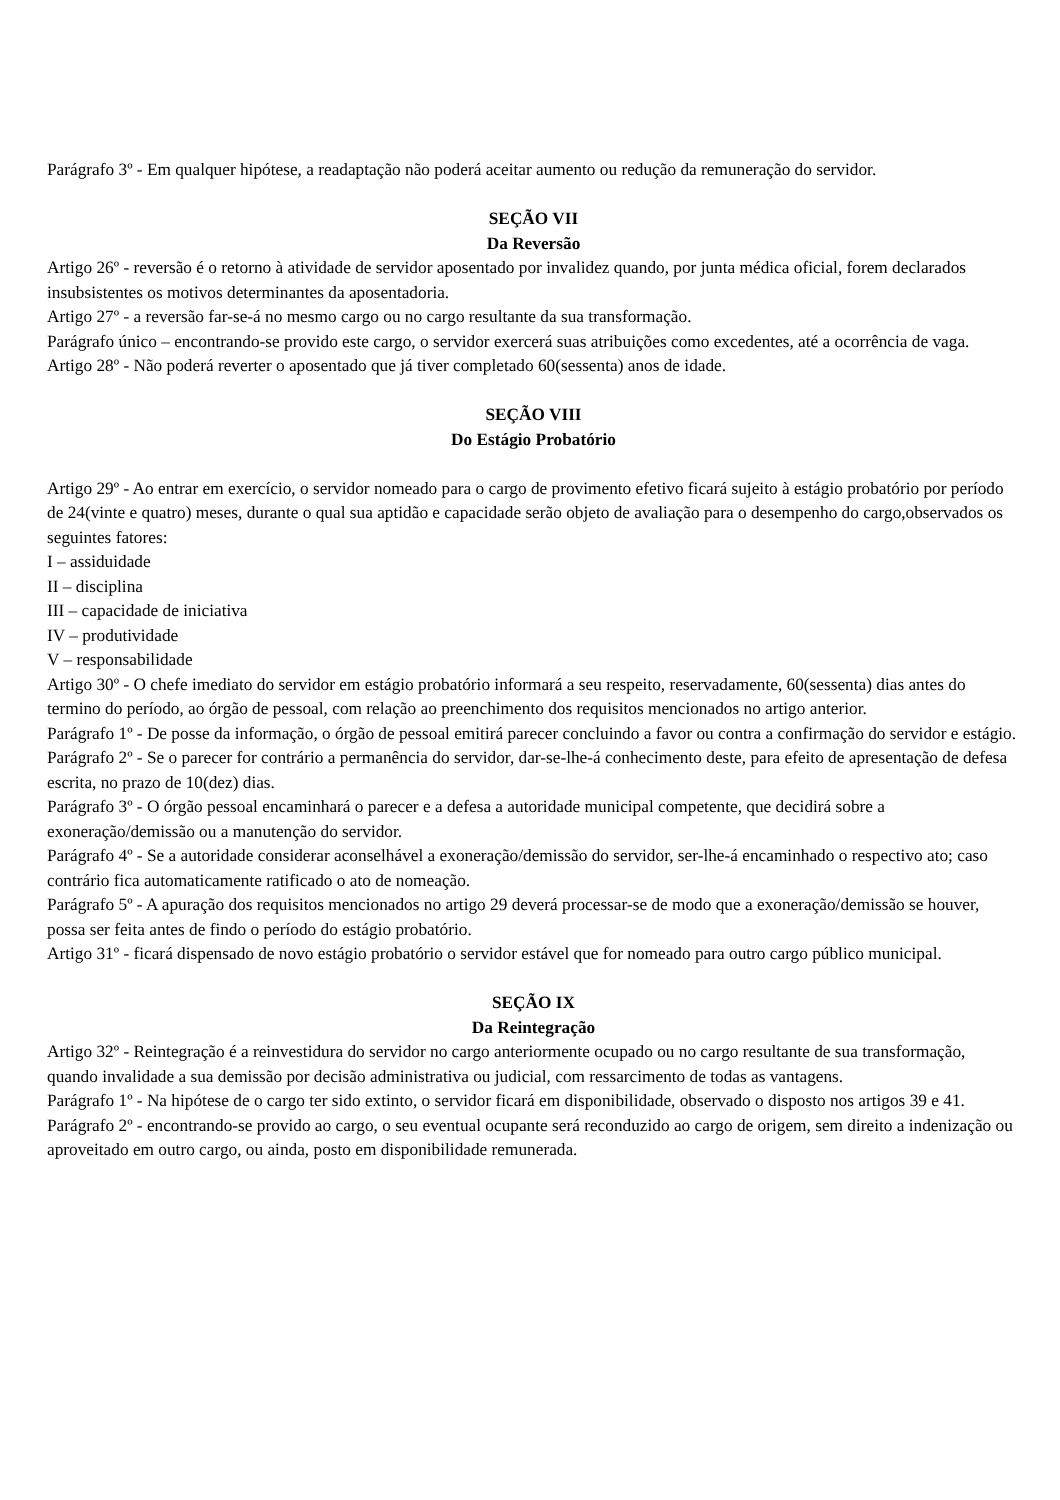Parágrafo 3º - Em qualquer hipótese, a readaptação não poderá aceitar aumento ou redução da remuneração do servidor.
SEÇÃO VII
Da Reversão
Artigo 26º - reversão é o retorno à atividade de servidor aposentado por invalidez quando, por junta médica oficial, forem declarados insubsistentes os motivos determinantes da aposentadoria.
Artigo 27º - a reversão far-se-á no mesmo cargo ou no cargo resultante da sua transformação.
Parágrafo único – encontrando-se provido este cargo, o servidor exercerá suas atribuições como excedentes, até a ocorrência de vaga.
Artigo 28º - Não poderá reverter o aposentado que já tiver completado 60(sessenta) anos de idade.
SEÇÃO VIII
Do Estágio Probatório
Artigo 29º - Ao entrar em exercício, o servidor nomeado para o cargo de provimento efetivo ficará sujeito à estágio probatório por período de 24(vinte e quatro) meses, durante o qual sua aptidão e capacidade serão objeto de avaliação para o desempenho do cargo,observados os seguintes fatores:
I – assiduidade
II – disciplina
III – capacidade de iniciativa
IV – produtividade
V – responsabilidade
Artigo 30º - O chefe imediato do servidor em estágio probatório informará a seu respeito, reservadamente, 60(sessenta) dias antes do termino do período, ao órgão de pessoal, com relação ao preenchimento dos requisitos mencionados no artigo anterior.
Parágrafo 1º - De posse da informação, o órgão de pessoal emitirá parecer concluindo a favor ou contra a confirmação do servidor e estágio.
Parágrafo 2º - Se o parecer for contrário a permanência do servidor, dar-se-lhe-á conhecimento deste, para efeito de apresentação de defesa escrita, no prazo de 10(dez) dias.
Parágrafo 3º - O órgão pessoal encaminhará o parecer e a defesa a autoridade municipal competente, que decidirá sobre a exoneração/demissão ou a manutenção do servidor.
Parágrafo 4º - Se a autoridade considerar aconselhável a exoneração/demissão do servidor, ser-lhe-á encaminhado o respectivo ato; caso contrário fica automaticamente ratificado o ato de nomeação.
Parágrafo 5º - A apuração dos requisitos mencionados no artigo 29 deverá processar-se de modo que a exoneração/demissão se houver, possa ser feita antes de findo o período do estágio probatório.
Artigo 31º - ficará dispensado de novo estágio probatório o servidor estável que for nomeado para outro cargo público municipal.
SEÇÃO IX
Da Reintegração
Artigo 32º - Reintegração é a reinvestidura do servidor no cargo anteriormente ocupado ou no cargo resultante de sua transformação, quando invalidade a sua demissão por decisão administrativa ou judicial, com ressarcimento de todas as vantagens.
Parágrafo 1º - Na hipótese de o cargo ter sido extinto, o servidor ficará em disponibilidade, observado o disposto nos artigos 39 e 41.
Parágrafo 2º - encontrando-se provido ao cargo, o seu eventual ocupante será reconduzido ao cargo de origem, sem direito a indenização ou aproveitado em outro cargo, ou ainda, posto em disponibilidade remunerada.